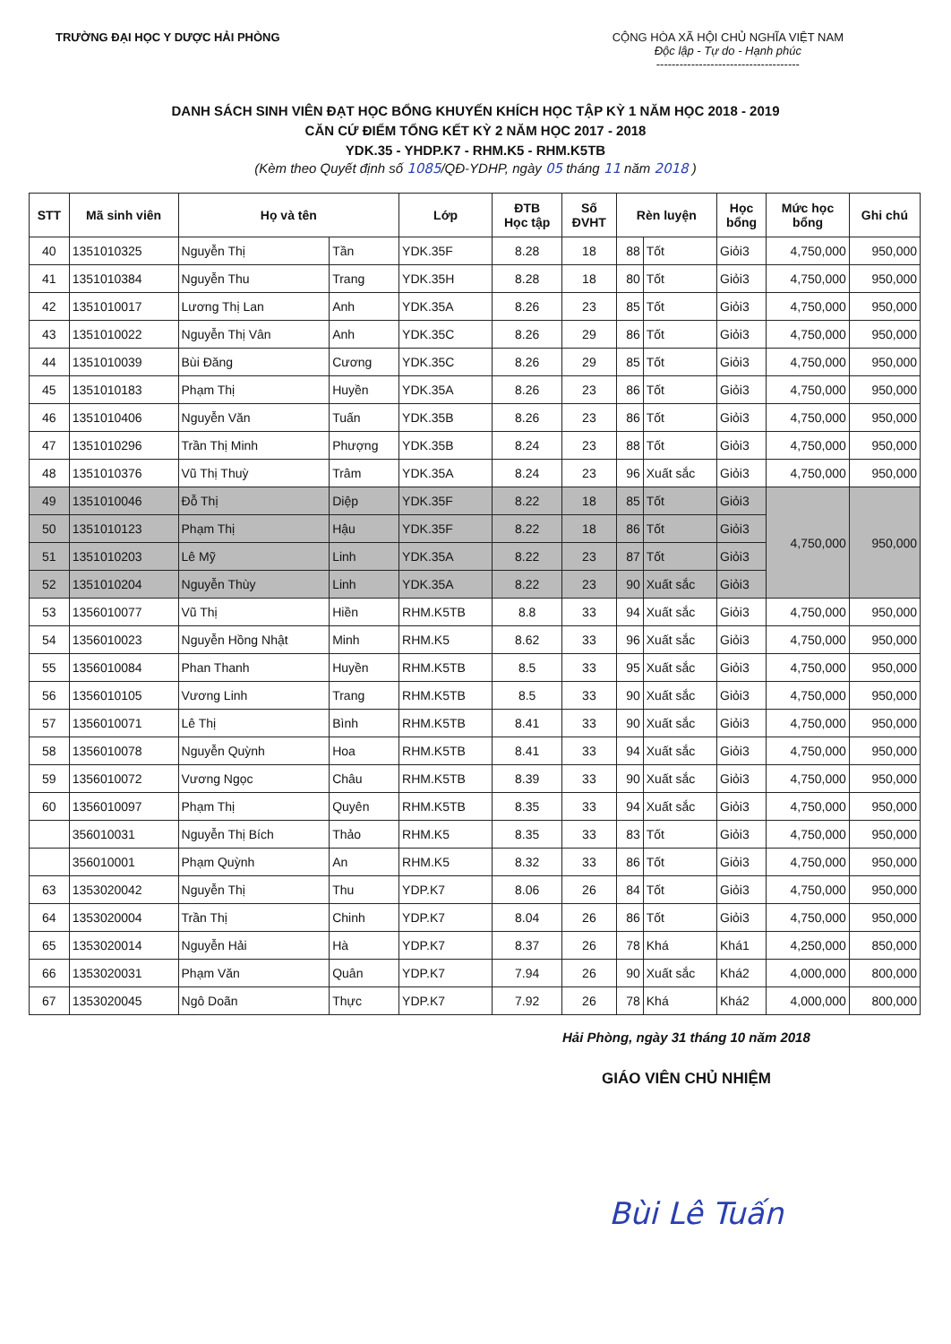TRƯỜNG ĐẠI HỌC Y DƯỢC HẢI PHÒNG
CỘNG HÒA XÃ HỘI CHỦ NGHĨA VIỆT NAM
Độc lập - Tự do - Hạnh phúc
-------------------------------------
DANH SÁCH SINH VIÊN ĐẠT HỌC BỔNG KHUYẾN KHÍCH HỌC TẬP KỲ 1 NĂM HỌC 2018 - 2019
CĂN CỨ ĐIỂM TỔNG KẾT KỲ 2 NĂM HỌC 2017 - 2018
YDK.35 - YHDP.K7 - RHM.K5 - RHM.K5TB
(Kèm theo Quyết định số 1085/QĐ-YDHP, ngày 05 tháng 11 năm 2018 )
| STT | Mã sinh viên | Họ và tên | | Lớp | ĐTB Học tập | Số ĐVHT | Rèn luyện | | Học bổng | Mức học bổng | Ghi chú |
| --- | --- | --- | --- | --- | --- | --- | --- | --- | --- | --- | --- |
| 40 | 1351010325 | Nguyễn Thị | Tần | YDK.35F | 8.28 | 18 | 88 | Tốt | Giỏi3 | 4,750,000 | 950,000 |
| 41 | 1351010384 | Nguyễn Thu | Trang | YDK.35H | 8.28 | 18 | 80 | Tốt | Giỏi3 | 4,750,000 | 950,000 |
| 42 | 1351010017 | Lương Thị Lan | Anh | YDK.35A | 8.26 | 23 | 85 | Tốt | Giỏi3 | 4,750,000 | 950,000 |
| 43 | 1351010022 | Nguyễn Thị Vân | Anh | YDK.35C | 8.26 | 29 | 86 | Tốt | Giỏi3 | 4,750,000 | 950,000 |
| 44 | 1351010039 | Bùi Đăng | Cương | YDK.35C | 8.26 | 29 | 85 | Tốt | Giỏi3 | 4,750,000 | 950,000 |
| 45 | 1351010183 | Phạm Thị | Huyền | YDK.35A | 8.26 | 23 | 86 | Tốt | Giỏi3 | 4,750,000 | 950,000 |
| 46 | 1351010406 | Nguyễn Văn | Tuấn | YDK.35B | 8.26 | 23 | 86 | Tốt | Giỏi3 | 4,750,000 | 950,000 |
| 47 | 1351010296 | Trần Thị Minh | Phượng | YDK.35B | 8.24 | 23 | 88 | Tốt | Giỏi3 | 4,750,000 | 950,000 |
| 48 | 1351010376 | Vũ Thị Thuỳ | Trâm | YDK.35A | 8.24 | 23 | 96 | Xuất sắc | Giỏi3 | 4,750,000 | 950,000 |
| 49 | 1351010046 | Đỗ Thị | Diệp | YDK.35F | 8.22 | 18 | 85 | Tốt | Giỏi3 | 4,750,000 | 950,000 |
| 50 | 1351010123 | Phạm Thị | Hậu | YDK.35F | 8.22 | 18 | 86 | Tốt | Giỏi3 | | |
| 51 | 1351010203 | Lê Mỹ | Linh | YDK.35A | 8.22 | 23 | 87 | Tốt | Giỏi3 | | |
| 52 | 1351010204 | Nguyễn Thùy | Linh | YDK.35A | 8.22 | 23 | 90 | Xuất sắc | Giỏi3 | | |
| 53 | 1356010077 | Vũ Thị | Hiền | RHM.K5TB | 8.8 | 33 | 94 | Xuất sắc | Giỏi3 | 4,750,000 | 950,000 |
| 54 | 1356010023 | Nguyễn Hồng Nhật | Minh | RHM.K5 | 8.62 | 33 | 96 | Xuất sắc | Giỏi3 | 4,750,000 | 950,000 |
| 55 | 1356010084 | Phan Thanh | Huyền | RHM.K5TB | 8.5 | 33 | 95 | Xuất sắc | Giỏi3 | 4,750,000 | 950,000 |
| 56 | 1356010105 | Vương Linh | Trang | RHM.K5TB | 8.5 | 33 | 90 | Xuất sắc | Giỏi3 | 4,750,000 | 950,000 |
| 57 | 1356010071 | Lê Thị | Bình | RHM.K5TB | 8.41 | 33 | 90 | Xuất sắc | Giỏi3 | 4,750,000 | 950,000 |
| 58 | 1356010078 | Nguyễn Quỳnh | Hoa | RHM.K5TB | 8.41 | 33 | 94 | Xuất sắc | Giỏi3 | 4,750,000 | 950,000 |
| 59 | 1356010072 | Vương Ngọc | Châu | RHM.K5TB | 8.39 | 33 | 90 | Xuất sắc | Giỏi3 | 4,750,000 | 950,000 |
| 60 | 1356010097 | Phạm Thị | Quyên | RHM.K5TB | 8.35 | 33 | 94 | Xuất sắc | Giỏi3 | 4,750,000 | 950,000 |
| | 356010031 | Nguyễn Thị Bích | Thảo | RHM.K5 | 8.35 | 33 | 83 | Tốt | Giỏi3 | 4,750,000 | 950,000 |
| | 356010001 | Phạm Quỳnh | An | RHM.K5 | 8.32 | 33 | 86 | Tốt | Giỏi3 | 4,750,000 | 950,000 |
| 63 | 1353020042 | Nguyễn Thị | Thu | YDP.K7 | 8.06 | 26 | 84 | Tốt | Giỏi3 | 4,750,000 | 950,000 |
| 64 | 1353020004 | Trần Thị | Chinh | YDP.K7 | 8.04 | 26 | 86 | Tốt | Giỏi3 | 4,750,000 | 950,000 |
| 65 | 1353020014 | Nguyễn Hải | Hà | YDP.K7 | 8.37 | 26 | 78 | Khá | Khá1 | 4,250,000 | 850,000 |
| 66 | 1353020031 | Phạm Văn | Quân | YDP.K7 | 7.94 | 26 | 90 | Xuất sắc | Khá2 | 4,000,000 | 800,000 |
| 67 | 1353020045 | Ngô Doãn | Thực | YDP.K7 | 7.92 | 26 | 78 | Khá | Khá2 | 4,000,000 | 800,000 |
Hải Phòng, ngày 31 tháng 10 năm 2018
GIÁO VIÊN CHỦ NHIỆM
Bùi Lê Tuấn